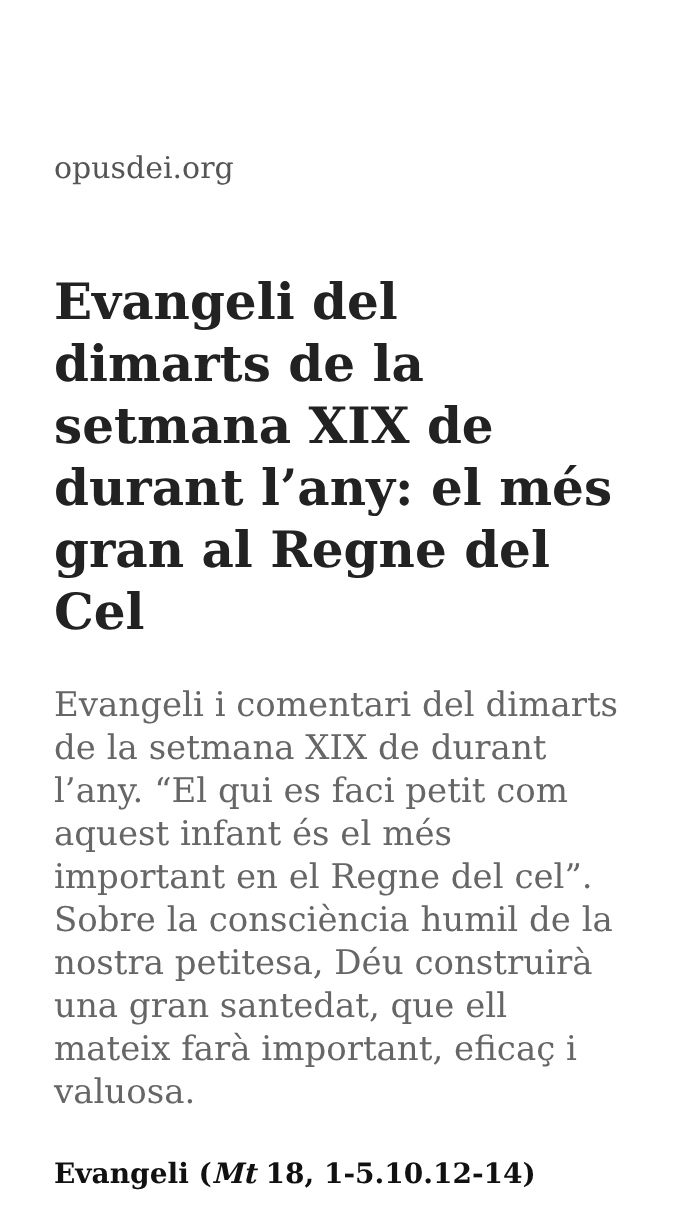opusdei.org
Evangeli del dimarts de la setmana XIX de durant l’any: el més gran al Regne del Cel
Evangeli i comentari del dimarts de la setmana XIX de durant l’any. “El qui es faci petit com aquest infant és el més important en el Regne del cel”. Sobre la consciència humil de la nostra petitesa, Déu construirà una gran santedat, que ell mateix farà important, eficaç i valuosa.
Evangeli (Mt 18, 1-5.10.12-14)